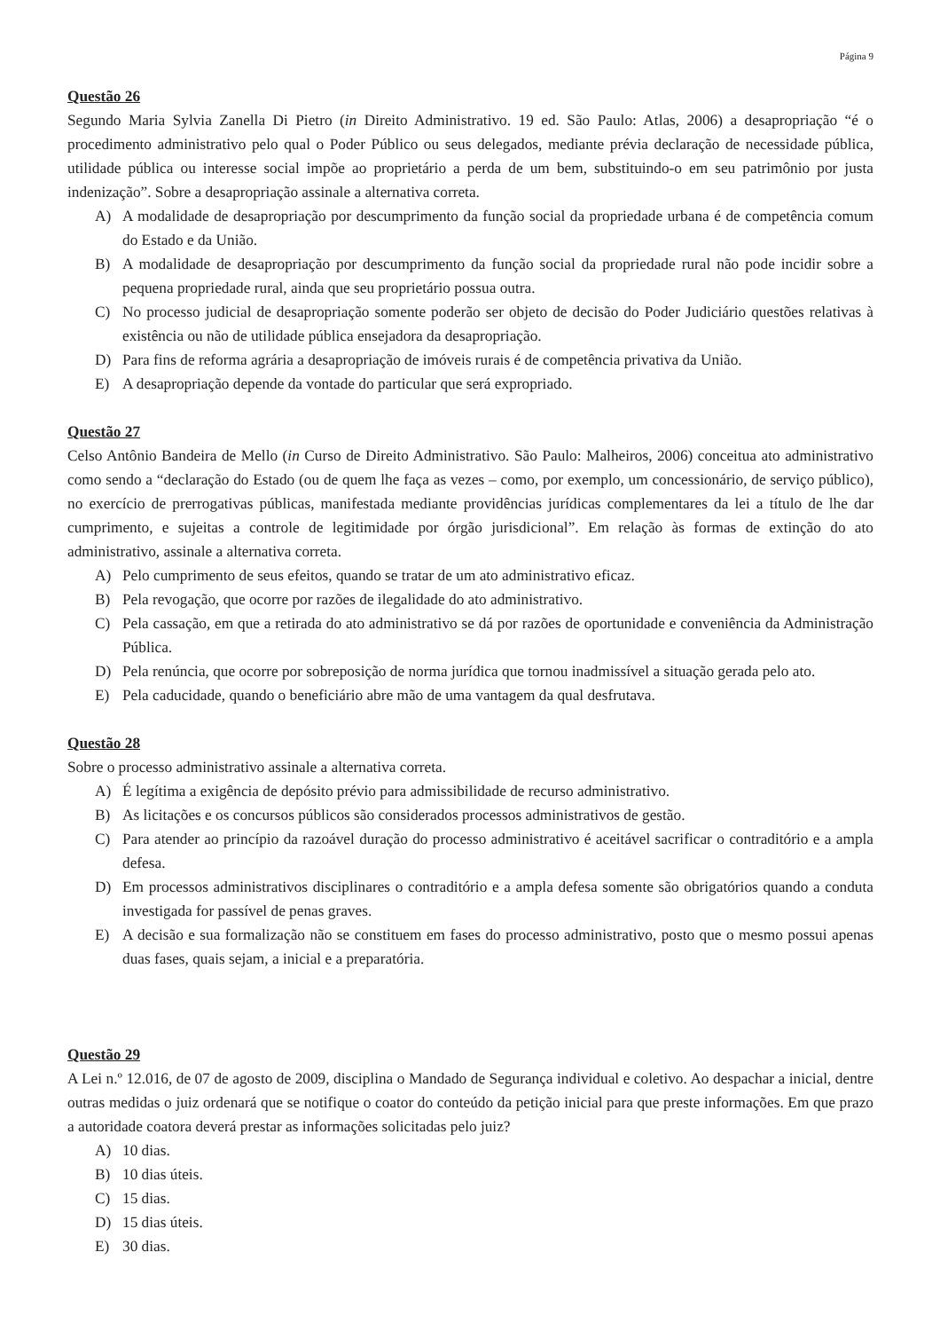Página 9
Questão 26
Segundo Maria Sylvia Zanella Di Pietro (in Direito Administrativo. 19 ed. São Paulo: Atlas, 2006) a desapropriação “é o procedimento administrativo pelo qual o Poder Público ou seus delegados, mediante prévia declaração de necessidade pública, utilidade pública ou interesse social impõe ao proprietário a perda de um bem, substituindo-o em seu patrimônio por justa indenização”. Sobre a desapropriação assinale a alternativa correta.
A) A modalidade de desapropriação por descumprimento da função social da propriedade urbana é de competência comum do Estado e da União.
B) A modalidade de desapropriação por descumprimento da função social da propriedade rural não pode incidir sobre a pequena propriedade rural, ainda que seu proprietário possua outra.
C) No processo judicial de desapropriação somente poderão ser objeto de decisão do Poder Judiciário questões relativas à existência ou não de utilidade pública ensejadora da desapropriação.
D) Para fins de reforma agrária a desapropriação de imóveis rurais é de competência privativa da União.
E) A desapropriação depende da vontade do particular que será expropriado.
Questão 27
Celso Antônio Bandeira de Mello (in Curso de Direito Administrativo. São Paulo: Malheiros, 2006) conceitua ato administrativo como sendo a “declaração do Estado (ou de quem lhe faça as vezes – como, por exemplo, um concessionário, de serviço público), no exercício de prerrogativas públicas, manifestada mediante providências jurídicas complementares da lei a título de lhe dar cumprimento, e sujeitas a controle de legitimidade por órgão jurisdicional”. Em relação às formas de extinção do ato administrativo, assinale a alternativa correta.
A) Pelo cumprimento de seus efeitos, quando se tratar de um ato administrativo eficaz.
B) Pela revogação, que ocorre por razões de ilegalidade do ato administrativo.
C) Pela cassação, em que a retirada do ato administrativo se dá por razões de oportunidade e conveniência da Administração Pública.
D) Pela renúncia, que ocorre por sobreposição de norma jurídica que tornou inadmissível a situação gerada pelo ato.
E) Pela caducidade, quando o beneficiário abre mão de uma vantagem da qual desfrutava.
Questão 28
Sobre o processo administrativo assinale a alternativa correta.
A) É legítima a exigência de depósito prévio para admissibilidade de recurso administrativo.
B) As licitações e os concursos públicos são considerados processos administrativos de gestão.
C) Para atender ao princípio da razoável duração do processo administrativo é aceitável sacrificar o contraditório e a ampla defesa.
D) Em processos administrativos disciplinares o contraditório e a ampla defesa somente são obrigatórios quando a conduta investigada for passível de penas graves.
E) A decisão e sua formalização não se constituem em fases do processo administrativo, posto que o mesmo possui apenas duas fases, quais sejam, a inicial e a preparatória.
Questão 29
A Lei n.º 12.016, de 07 de agosto de 2009, disciplina o Mandado de Segurança individual e coletivo. Ao despachar a inicial, dentre outras medidas o juiz ordenará que se notifique o coator do conteúdo da petição inicial para que preste informações. Em que prazo a autoridade coatora deverá prestar as informações solicitadas pelo juiz?
A) 10 dias.
B) 10 dias úteis.
C) 15 dias.
D) 15 dias úteis.
E) 30 dias.